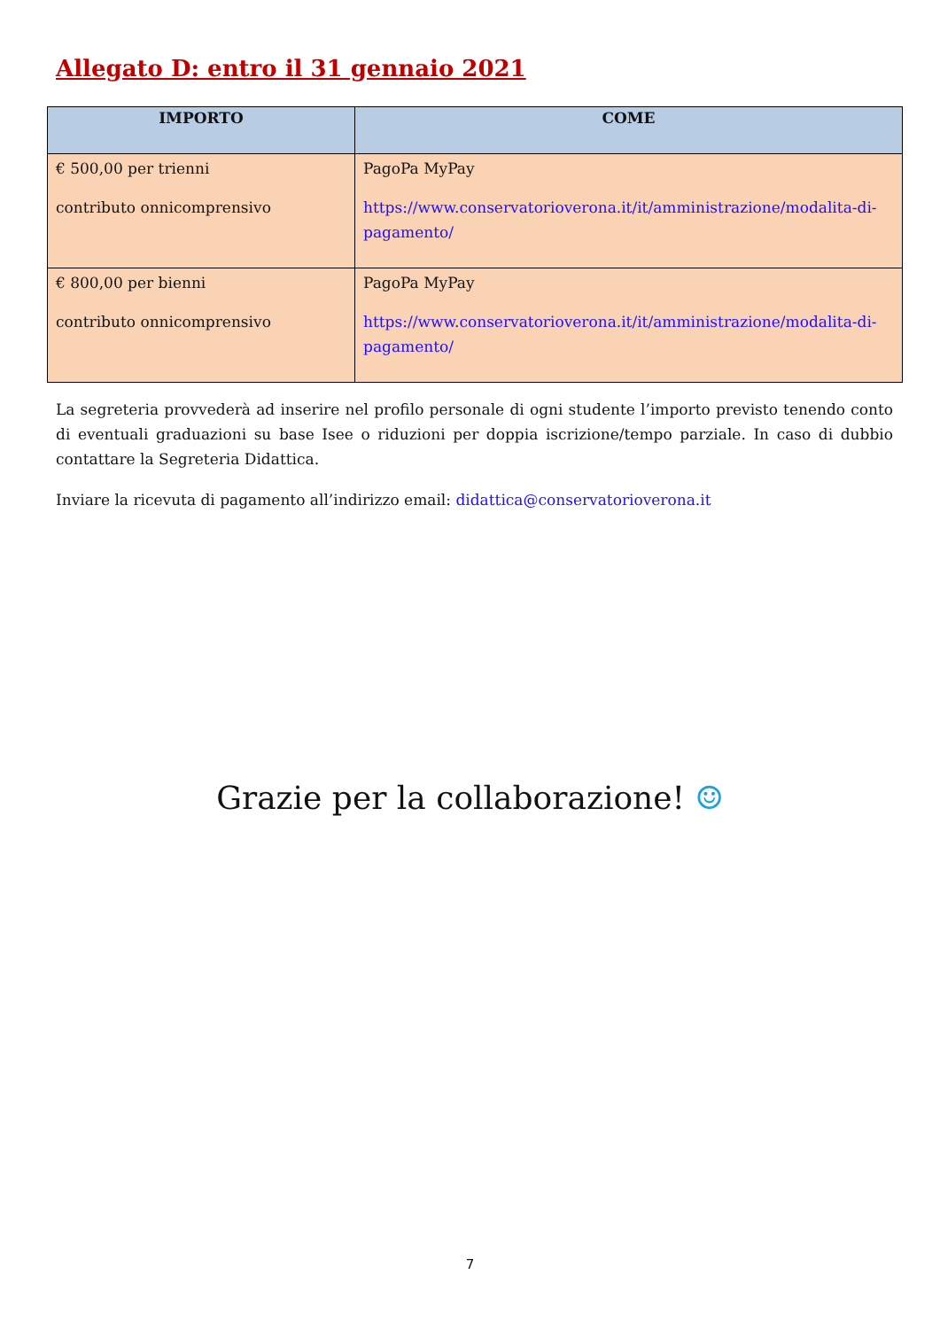Allegato D: entro il 31 gennaio 2021
| IMPORTO | COME |
| --- | --- |
| € 500,00 per trienni contributo onnicomprensivo | PagoPa MyPay https://www.conservatorioverona.it/it/amministrazione/modalita-di-pagamento/ |
| € 800,00 per bienni contributo onnicomprensivo | PagoPa MyPay https://www.conservatorioverona.it/it/amministrazione/modalita-di-pagamento/ |
La segreteria provvederà ad inserire nel profilo personale di ogni studente l’importo previsto tenendo conto di eventuali graduazioni su base Isee o riduzioni per doppia iscrizione/tempo parziale. In caso di dubbio contattare la Segreteria Didattica.
Inviare la ricevuta di pagamento all’indirizzo email: didattica@conservatorioverona.it
Grazie per la collaborazione! ☺
7